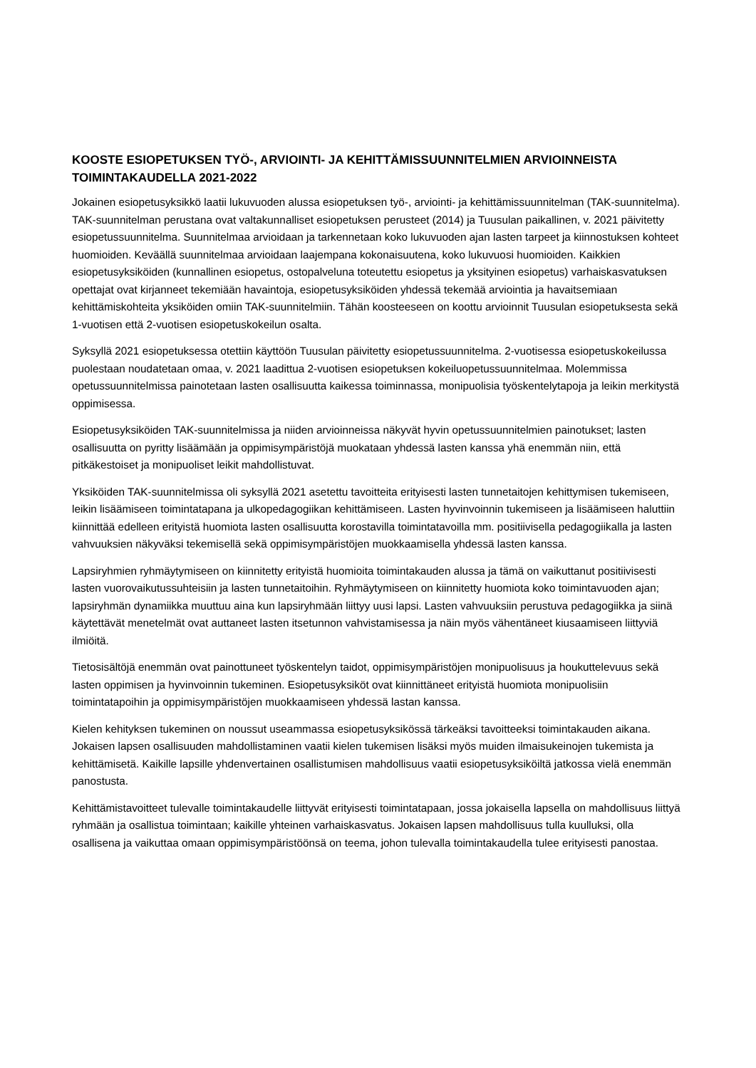KOOSTE ESIOPETUKSEN TYÖ-, ARVIOINTI- JA KEHITTÄMISSUUNNITELMIEN ARVIOINNEISTA TOIMINTAKAUDELLA 2021-2022
Jokainen esiopetusyksikkö laatii lukuvuoden alussa esiopetuksen työ-, arviointi- ja kehittämissuunnitelman (TAK-suunnitelma). TAK-suunnitelman perustana ovat valtakunnalliset esiopetuksen perusteet (2014) ja Tuusulan paikallinen, v. 2021 päivitetty esiopetussuunnitelma. Suunnitelmaa arvioidaan ja tarkennetaan koko lukuvuoden ajan lasten tarpeet ja kiinnostuksen kohteet huomioiden. Keväällä suunnitelmaa arvioidaan laajempana kokonaisuutena, koko lukuvuosi huomioiden. Kaikkien esiopetusyksiköiden (kunnallinen esiopetus, ostopalveluna toteutettu esiopetus ja yksityinen esiopetus) varhaiskasvatuksen opettajat ovat kirjanneet tekemiään havaintoja, esiopetusyksiköiden yhdessä tekemää arviointia ja havaitsemiaan kehittämiskohteita yksiköiden omiin TAK-suunnitelmiin. Tähän koosteeseen on koottu arvioinnit Tuusulan esiopetuksesta sekä 1-vuotisen että 2-vuotisen esiopetuskokeilun osalta.
Syksyllä 2021 esiopetuksessa otettiin käyttöön Tuusulan päivitetty esiopetussuunnitelma. 2-vuotisessa esiopetuskokeilussa puolestaan noudatetaan omaa, v. 2021 laadittua 2-vuotisen esiopetuksen kokeiluopetussuunnitelmaa. Molemmissa opetussuunnitelmissa painotetaan lasten osallisuutta kaikessa toiminnassa, monipuolisia työskentelytapoja ja leikin merkitystä oppimisessa.
Esiopetusyksiköiden TAK-suunnitelmissa ja niiden arvioinneissa näkyvät hyvin opetussuunnitelmien painotukset; lasten osallisuutta on pyritty lisäämään ja oppimisympäristöjä muokataan yhdessä lasten kanssa yhä enemmän niin, että pitkäkestoiset ja monipuoliset leikit mahdollistuvat.
Yksiköiden TAK-suunnitelmissa oli syksyllä 2021 asetettu tavoitteita erityisesti lasten tunnetaitojen kehittymisen tukemiseen, leikin lisäämiseen toimintatapana ja ulkopedagogiikan kehittämiseen. Lasten hyvinvoinnin tukemiseen ja lisäämiseen haluttiin kiinnittää edelleen erityistä huomiota lasten osallisuutta korostavilla toimintatavoilla mm. positiivisella pedagogiikalla ja lasten vahvuuksien näkyväksi tekemisellä sekä oppimisympäristöjen muokkaamisella yhdessä lasten kanssa.
Lapsiryhmien ryhmäytymiseen on kiinnitetty erityistä huomioita toimintakauden alussa ja tämä on vaikuttanut positiivisesti lasten vuorovaikutussuhteisiin ja lasten tunnetaitoihin. Ryhmäytymiseen on kiinnitetty huomiota koko toimintavuoden ajan; lapsiryhmän dynamiikka muuttuu aina kun lapsiryhmään liittyy uusi lapsi. Lasten vahvuuksiin perustuva pedagogiikka ja siinä käytettävät menetelmät ovat auttaneet lasten itsetunnon vahvistamisessa ja näin myös vähentäneet kiusaamiseen liittyviä ilmiöitä.
Tietosisältöjä enemmän ovat painottuneet työskentelyn taidot, oppimisympäristöjen monipuolisuus ja houkuttelevuus sekä lasten oppimisen ja hyvinvoinnin tukeminen. Esiopetusyksiköt ovat kiinnittäneet erityistä huomiota monipuolisiin toimintatapoihin ja oppimisympäristöjen muokkaamiseen yhdessä lastan kanssa.
Kielen kehityksen tukeminen on noussut useammassa esiopetusyksikössä tärkeäksi tavoitteeksi toimintakauden aikana. Jokaisen lapsen osallisuuden mahdollistaminen vaatii kielen tukemisen lisäksi myös muiden ilmaisukeinojen tukemista ja kehittämisetä. Kaikille lapsille yhdenvertainen osallistumisen mahdollisuus vaatii esiopetusyksiköiltä jatkossa vielä enemmän panostusta.
Kehittämistavoitteet tulevalle toimintakaudelle liittyvät erityisesti toimintatapaan, jossa jokaisella lapsella on mahdollisuus liittyä ryhmään ja osallistua toimintaan; kaikille yhteinen varhaiskasvatus. Jokaisen lapsen mahdollisuus tulla kuulluksi, olla osallisena ja vaikuttaa omaan oppimisympäristöönsä on teema, johon tulevalla toimintakaudella tulee erityisesti panostaa.